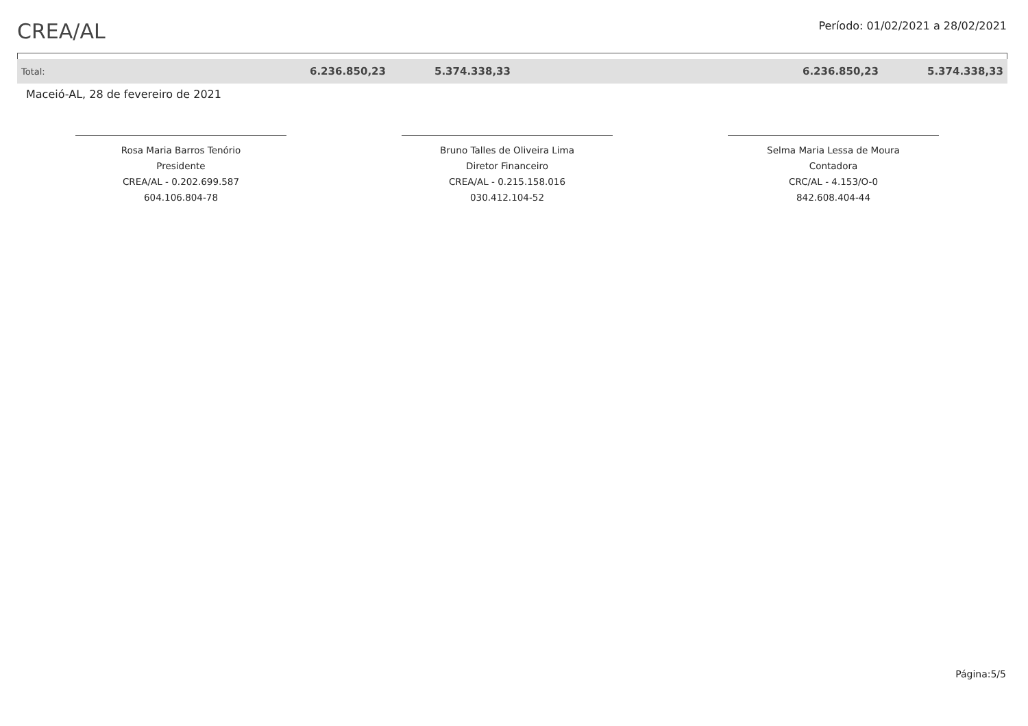CREA/AL
Período: 01/02/2021 a 28/02/2021
| Total: | 6.236.850,23 | 5.374.338,33 | | 6.236.850,23 | 5.374.338,33 |
Maceió-AL, 28 de fevereiro de 2021
Rosa Maria Barros Tenório
Presidente
CREA/AL - 0.202.699.587
604.106.804-78
Bruno Talles de Oliveira Lima
Diretor Financeiro
CREA/AL - 0.215.158.016
030.412.104-52
Selma Maria Lessa de Moura
Contadora
CRC/AL - 4.153/O-0
842.608.404-44
Página:5/5